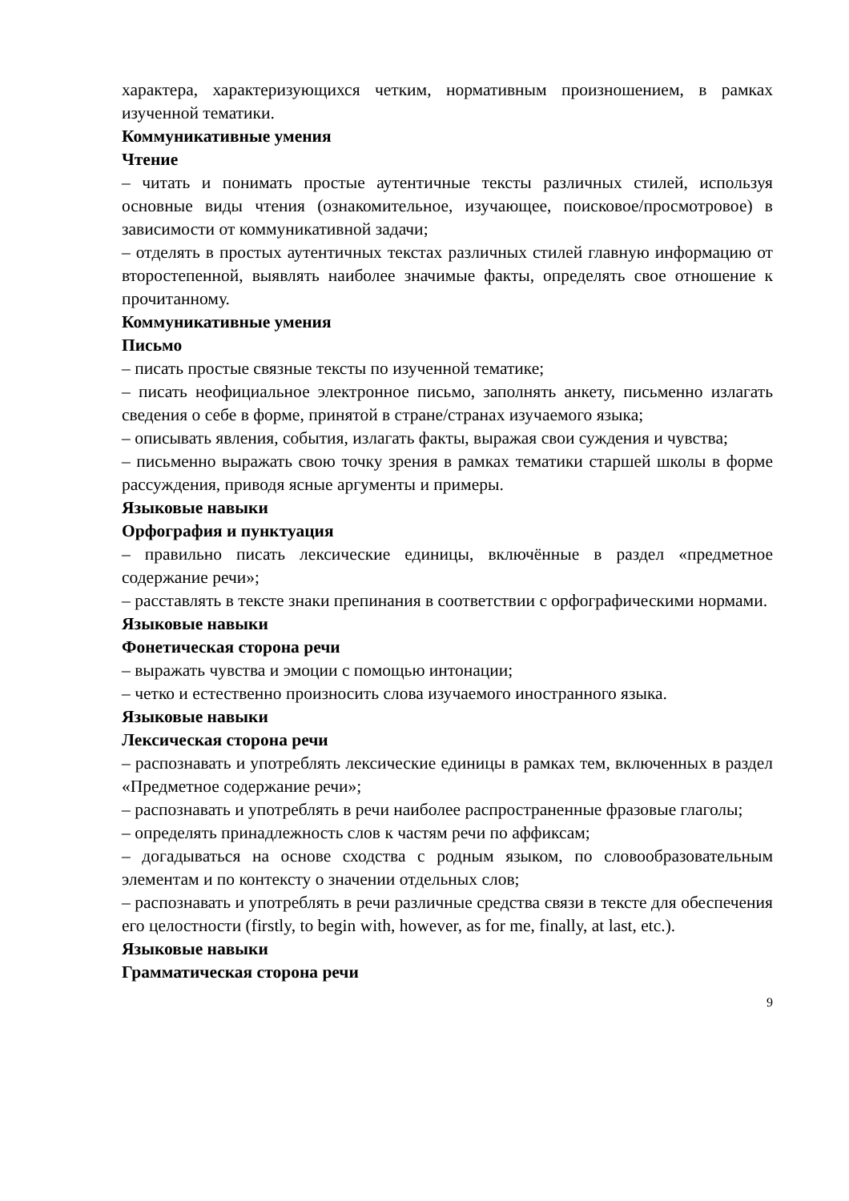характера, характеризующихся четким, нормативным произношением, в рамках изученной тематики.
Коммуникативные умения
Чтение
– читать и понимать простые аутентичные тексты различных стилей, используя основные виды чтения (ознакомительное, изучающее, поисковое/просмотровое) в зависимости от коммуникативной задачи;
– отделять в простых аутентичных текстах различных стилей главную информацию от второстепенной, выявлять наиболее значимые факты, определять свое отношение к прочитанному.
Коммуникативные умения
Письмо
– писать простые связные тексты по изученной тематике;
– писать неофициальное электронное письмо, заполнять анкету, письменно излагать сведения о себе в форме, принятой в стране/странах изучаемого языка;
– описывать явления, события, излагать факты, выражая свои суждения и чувства;
– письменно выражать свою точку зрения в рамках тематики старшей школы в форме рассуждения, приводя ясные аргументы и примеры.
Языковые навыки
Орфография и пунктуация
– правильно писать лексические единицы, включённые в раздел «предметное содержание речи»;
– расставлять в тексте знаки препинания в соответствии с орфографическими нормами.
Языковые навыки
Фонетическая сторона речи
– выражать чувства и эмоции с помощью интонации;
– четко и естественно произносить слова изучаемого иностранного языка.
Языковые навыки
Лексическая сторона речи
– распознавать и употреблять лексические единицы в рамках тем, включенных в раздел «Предметное содержание речи»;
– распознавать и употреблять в речи наиболее распространенные фразовые глаголы;
– определять принадлежность слов к частям речи по аффиксам;
– догадываться на основе сходства с родным языком, по словообразовательным элементам и по контексту о значении отдельных слов;
– распознавать и употреблять в речи различные средства связи в тексте для обеспечения его целостности (firstly, to begin with, however, as for me, finally, at last, etc.).
Языковые навыки
Грамматическая сторона речи
9